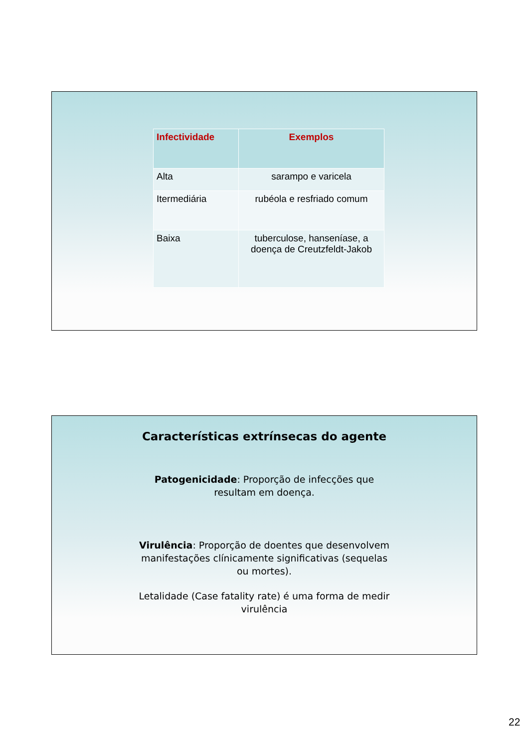| Infectividade | Exemplos |
| --- | --- |
| Alta | sarampo e varicela |
| Itermediária | rubéola e resfriado comum |
| Baixa | tuberculose, hanseníase, a doença de Creutzfeldt-Jakob |
Características extrínsecas do agente
Patogenicidade: Proporção de infecções que resultam em doença.
Virulência: Proporção de doentes que desenvolvem manifestações clínicamente significativas (sequelas ou mortes).
Letalidade (Case fatality rate) é uma forma de medir virulência
22